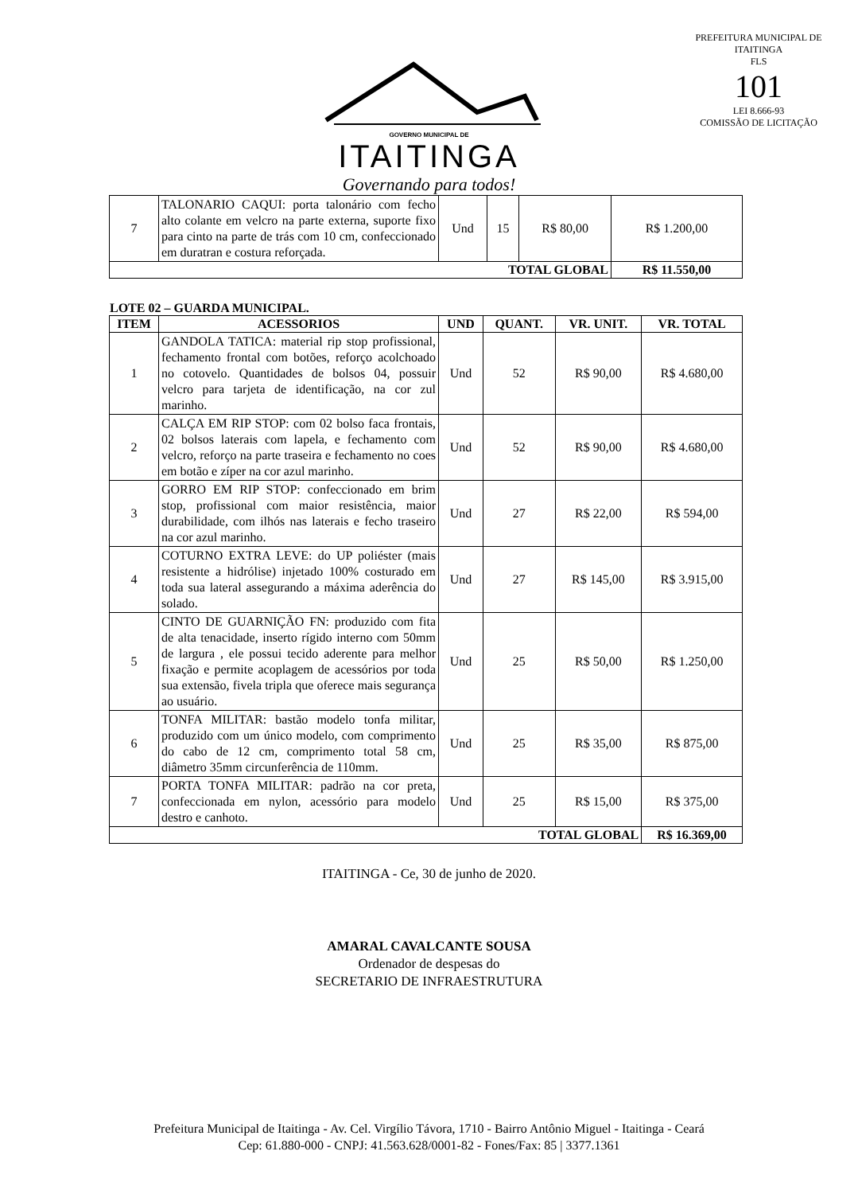GOVERNO MUNICIPAL DE
ITAITINGA
Governando para todos!
PREFEITURA MUNICIPAL DE ITAITINGA
FLS
101
LEI 8.666-93
COMISSÃO DE LICITAÇÃO
| 7 | TALONARIO CAQUI: porta talonário com fecho alto colante em velcro na parte externa, suporte fixo para cinto na parte de trás com 10 cm, confeccionado em duratran e costura reforçada. | Und | 15 | R$ 80,00 | R$ 1.200,00 |
| TOTAL GLOBAL | | | | | R$ 11.550,00 |
LOTE 02 – GUARDA MUNICIPAL.
| ITEM | ACESSORIOS | UND | QUANT. | VR. UNIT. | VR. TOTAL |
| --- | --- | --- | --- | --- | --- |
| 1 | GANDOLA TATICA: material rip stop profissional, fechamento frontal com botões, reforço acolchoado no cotovelo. Quantidades de bolsos 04, possuir velcro para tarjeta de identificação, na cor zul marinho. | Und | 52 | R$ 90,00 | R$ 4.680,00 |
| 2 | CALÇA EM RIP STOP: com 02 bolso faca frontais, 02 bolsos laterais com lapela, e fechamento com velcro, reforço na parte traseira e fechamento no coes em botão e zíper na cor azul marinho. | Und | 52 | R$ 90,00 | R$ 4.680,00 |
| 3 | GORRO EM RIP STOP: confeccionado em brim stop, profissional com maior resistência, maior durabilidade, com ilhós nas laterais e fecho traseiro na cor azul marinho. | Und | 27 | R$ 22,00 | R$ 594,00 |
| 4 | COTURNO EXTRA LEVE: do UP poliéster (mais resistente a hidrólise) injetado 100% costurado em toda sua lateral assegurando a máxima aderência do solado. | Und | 27 | R$ 145,00 | R$ 3.915,00 |
| 5 | CINTO DE GUARNIÇÃO FN: produzido com fita de alta tenacidade, inserto rígido interno com 50mm de largura , ele possui tecido aderente para melhor fixação e permite acoplagem de acessórios por toda sua extensão, fivela tripla que oferece mais segurança ao usuário. | Und | 25 | R$ 50,00 | R$ 1.250,00 |
| 6 | TONFA MILITAR: bastão modelo tonfa militar, produzido com um único modelo, com comprimento do cabo de 12 cm, comprimento total 58 cm, diâmetro 35mm circunferência de 110mm. | Und | 25 | R$ 35,00 | R$ 875,00 |
| 7 | PORTA TONFA MILITAR: padrão na cor preta, confeccionada em nylon, acessório para modelo destro e canhoto. | Und | 25 | R$ 15,00 | R$ 375,00 |
| TOTAL GLOBAL | | | | | R$ 16.369,00 |
ITAITINGA - Ce, 30 de junho de 2020.
AMARAL CAVALCANTE SOUSA
Ordenador de despesas do
SECRETARIO DE INFRAESTRUTURA
Prefeitura Municipal de Itaitinga - Av. Cel. Virgílio Távora, 1710 - Bairro Antônio Miguel - Itaitinga - Ceará
Cep: 61.880-000 - CNPJ: 41.563.628/0001-82 - Fones/Fax: 85 | 3377.1361